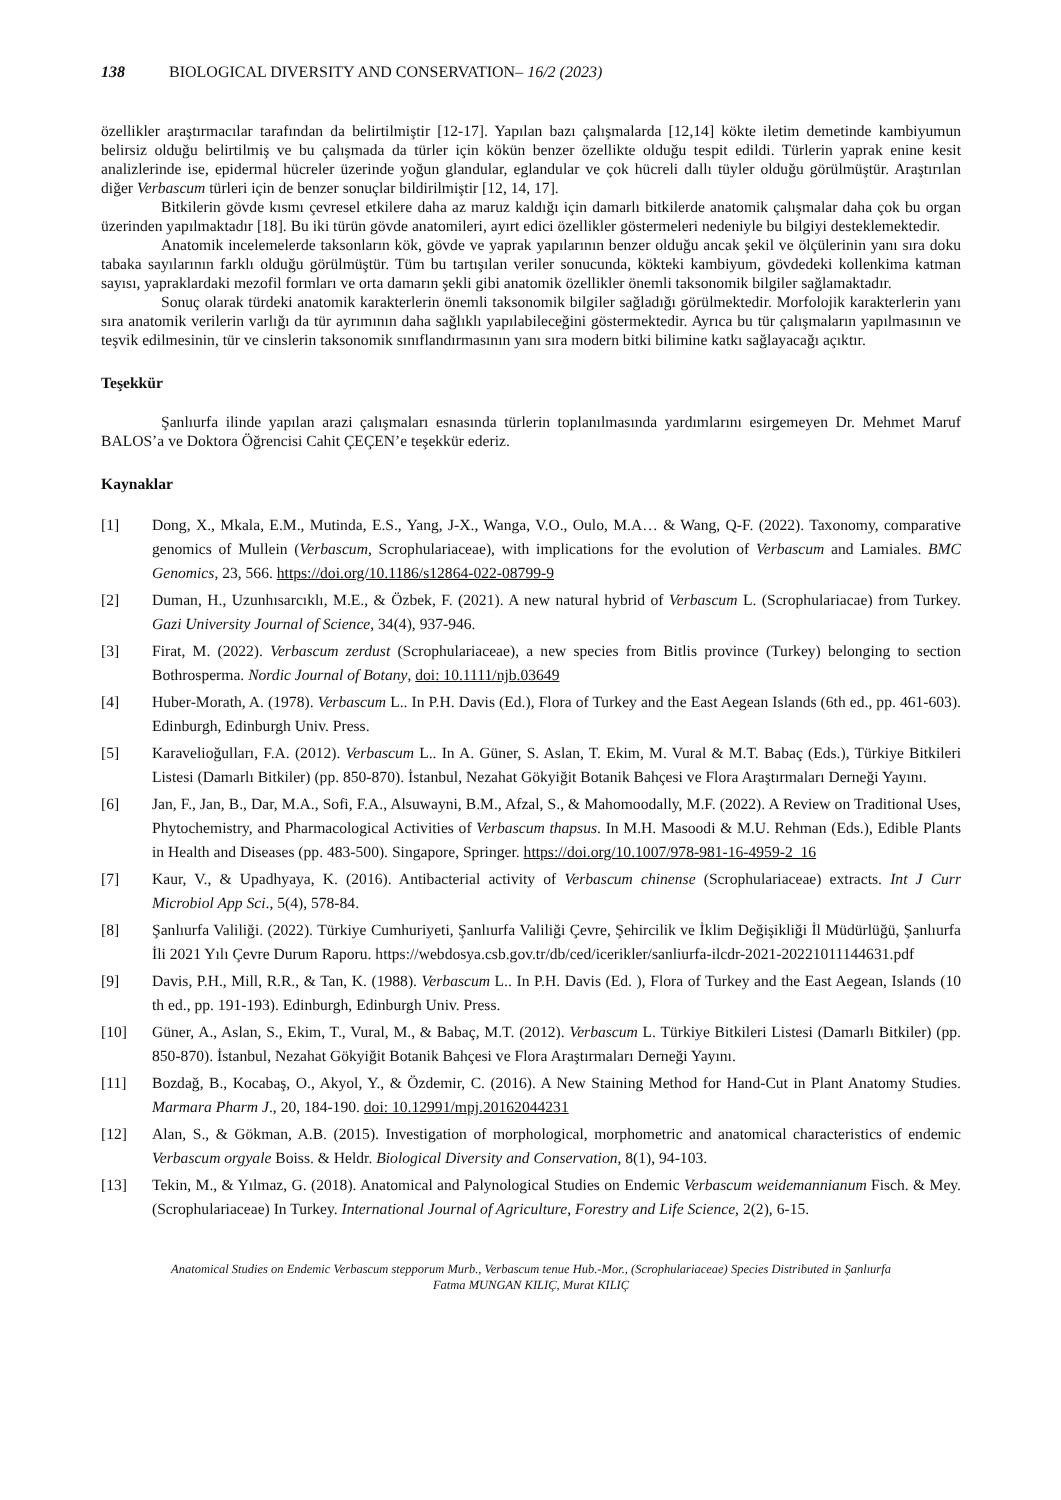138 BIOLOGICAL DIVERSITY AND CONSERVATION– 16/2 (2023)
özellikler araştırmacılar tarafından da belirtilmiştir [12-17]. Yapılan bazı çalışmalarda [12,14] kökte iletim demetinde kambiyumun belirsiz olduğu belirtilmiş ve bu çalışmada da türler için kökün benzer özellikte olduğu tespit edildi. Türlerin yaprak enine kesit analizlerinde ise, epidermal hücreler üzerinde yoğun glandular, eglandular ve çok hücreli dallı tüyler olduğu görülmüştür. Araştırılan diğer Verbascum türleri için de benzer sonuçlar bildirilmiştir [12, 14, 17].
Bitkilerin gövde kısmı çevresel etkilere daha az maruz kaldığı için damarlı bitkilerde anatomik çalışmalar daha çok bu organ üzerinden yapılmaktadır [18]. Bu iki türün gövde anatomileri, ayırt edici özellikler göstermeleri nedeniyle bu bilgiyi desteklemektedir.
Anatomik incelemelerde taksonların kök, gövde ve yaprak yapılarının benzer olduğu ancak şekil ve ölçülerinin yanı sıra doku tabaka sayılarının farklı olduğu görülmüştür. Tüm bu tartışılan veriler sonucunda, kökteki kambiyum, gövdedeki kollenkima katman sayısı, yapraklardaki mezofil formları ve orta damarın şekli gibi anatomik özellikler önemli taksonomik bilgiler sağlamaktadır.
Sonuç olarak türdeki anatomik karakterlerin önemli taksonomik bilgiler sağladığı görülmektedir. Morfolojik karakterlerin yanı sıra anatomik verilerin varlığı da tür ayrımının daha sağlıklı yapılabileceğini göstermektedir. Ayrıca bu tür çalışmaların yapılmasının ve teşvik edilmesinin, tür ve cinslerin taksonomik sınıflandırmasının yanı sıra modern bitki bilimine katkı sağlayacağı açıktır.
Teşekkür
Şanlıurfa ilinde yapılan arazi çalışmaları esnasında türlerin toplanılmasında yardımlarını esirgemeyen Dr. Mehmet Maruf BALOS’a ve Doktora Öğrencisi Cahit ÇEÇEN’e teşekkür ederiz.
Kaynaklar
[1] Dong, X., Mkala, E.M., Mutinda, E.S., Yang, J-X., Wanga, V.O., Oulo, M.A… & Wang, Q-F. (2022). Taxonomy, comparative genomics of Mullein (Verbascum, Scrophulariaceae), with implications for the evolution of Verbascum and Lamiales. BMC Genomics, 23, 566. https://doi.org/10.1186/s12864-022-08799-9
[2] Duman, H., Uzunhısarcıklı, M.E., & Özbek, F. (2021). A new natural hybrid of Verbascum L. (Scrophulariacae) from Turkey. Gazi University Journal of Science, 34(4), 937-946.
[3] Firat, M. (2022). Verbascum zerdust (Scrophulariaceae), a new species from Bitlis province (Turkey) belonging to section Bothrosperma. Nordic Journal of Botany, doi: 10.1111/njb.03649
[4] Huber-Morath, A. (1978). Verbascum L.. In P.H. Davis (Ed.), Flora of Turkey and the East Aegean Islands (6th ed., pp. 461-603). Edinburgh, Edinburgh Univ. Press.
[5] Karavelioğulları, F.A. (2012). Verbascum L.. In A. Güner, S. Aslan, T. Ekim, M. Vural & M.T. Babaç (Eds.), Türkiye Bitkileri Listesi (Damarlı Bitkiler) (pp. 850-870). İstanbul, Nezahat Gökyiğit Botanik Bahçesi ve Flora Araştırmaları Derneği Yayını.
[6] Jan, F., Jan, B., Dar, M.A., Sofi, F.A., Alsuwayni, B.M., Afzal, S., & Mahomoodally, M.F. (2022). A Review on Traditional Uses, Phytochemistry, and Pharmacological Activities of Verbascum thapsus. In M.H. Masoodi & M.U. Rehman (Eds.), Edible Plants in Health and Diseases (pp. 483-500). Singapore, Springer. https://doi.org/10.1007/978-981-16-4959-2_16
[7] Kaur, V., & Upadhyaya, K. (2016). Antibacterial activity of Verbascum chinense (Scrophulariaceae) extracts. Int J Curr Microbiol App Sci., 5(4), 578-84.
[8] Şanlıurfa Valiliği. (2022). Türkiye Cumhuriyeti, Şanlıurfa Valiliği Çevre, Şehircilik ve İklim Değişikliği İl Müdürlüğü, Şanlıurfa İli 2021 Yılı Çevre Durum Raporu. https://webdosya.csb.gov.tr/db/ced/icerikler/sanliurfa-ilcdr-2021-20221011144631.pdf
[9] Davis, P.H., Mill, R.R., & Tan, K. (1988). Verbascum L.. In P.H. Davis (Ed. ), Flora of Turkey and the East Aegean, Islands (10 th ed., pp. 191-193). Edinburgh, Edinburgh Univ. Press.
[10] Güner, A., Aslan, S., Ekim, T., Vural, M., & Babaç, M.T. (2012). Verbascum L. Türkiye Bitkileri Listesi (Damarlı Bitkiler) (pp. 850-870). İstanbul, Nezahat Gökyiğit Botanik Bahçesi ve Flora Araştırmaları Derneği Yayını.
[11] Bozdağ, B., Kocabaş, O., Akyol, Y., & Özdemir, C. (2016). A New Staining Method for Hand-Cut in Plant Anatomy Studies. Marmara Pharm J., 20, 184-190. doi: 10.12991/mpj.20162044231
[12] Alan, S., & Gökman, A.B. (2015). Investigation of morphological, morphometric and anatomical characteristics of endemic Verbascum orgyale Boiss. & Heldr. Biological Diversity and Conservation, 8(1), 94-103.
[13] Tekin, M., & Yılmaz, G. (2018). Anatomical and Palynological Studies on Endemic Verbascum weidemannianum Fisch. & Mey. (Scrophulariaceae) In Turkey. International Journal of Agriculture, Forestry and Life Science, 2(2), 6-15.
Anatomical Studies on Endemic Verbascum stepporum Murb., Verbascum tenue Hub.-Mor., (Scrophulariaceae) Species Distributed in Şanlıurfa
Fatma MUNGAN KILIÇ, Murat KILIÇ